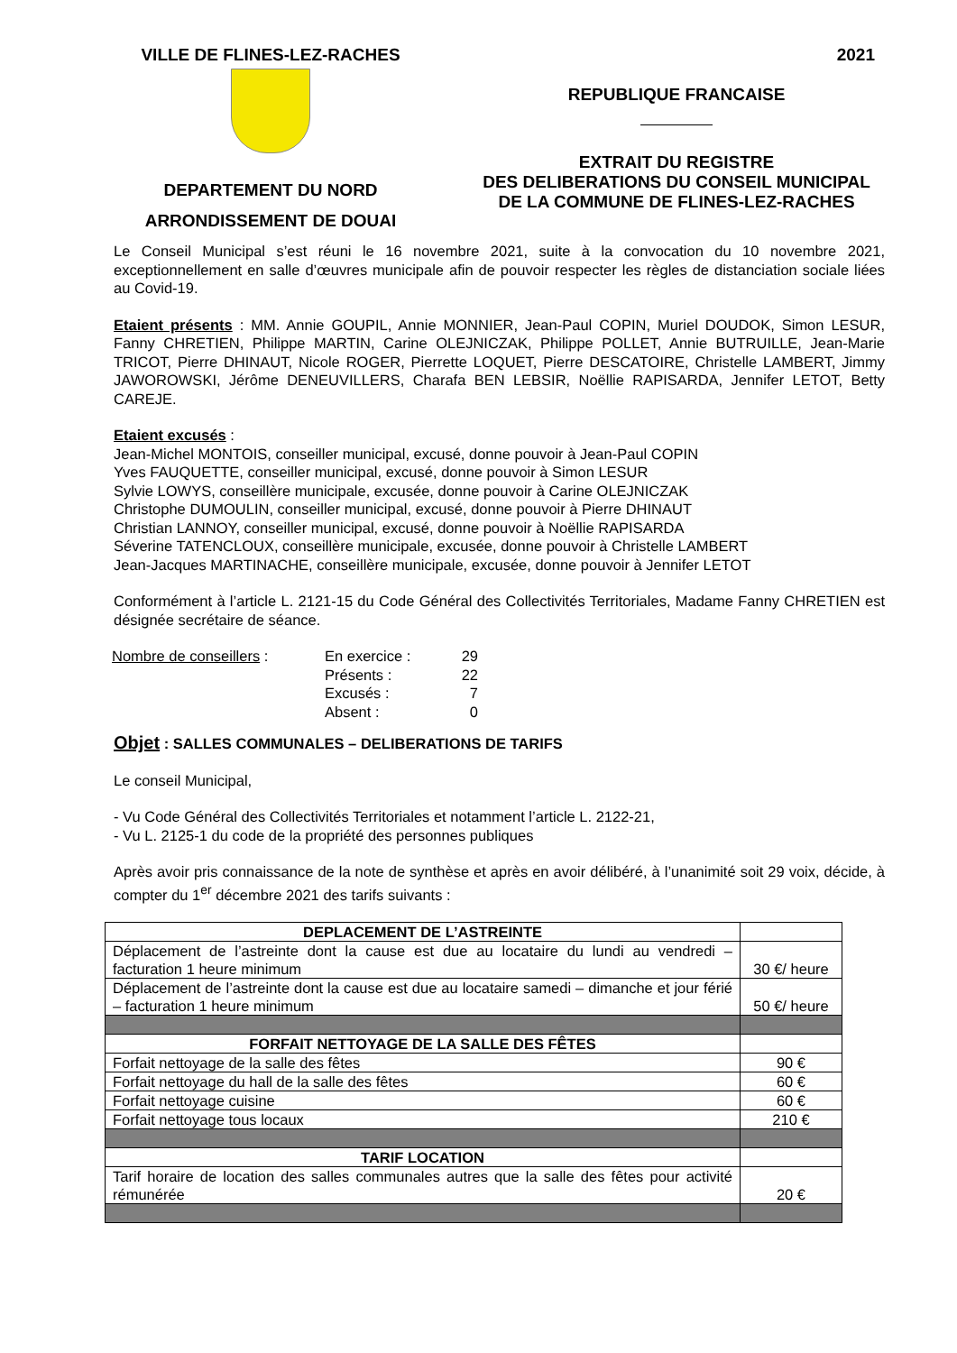VILLE DE FLINES-LEZ-RACHES
DEPARTEMENT DU NORD
ARRONDISSEMENT DE DOUAI
2021
REPUBLIQUE FRANCAISE
EXTRAIT DU REGISTRE
DES DELIBERATIONS DU CONSEIL MUNICIPAL
DE LA COMMUNE DE FLINES-LEZ-RACHES
Le Conseil Municipal s’est réuni le 16 novembre 2021, suite à la convocation du 10 novembre 2021, exceptionnellement en salle d’œuvres municipale afin de pouvoir respecter les règles de distanciation sociale liées au Covid-19.
Etaient présents : MM. Annie GOUPIL, Annie MONNIER, Jean-Paul COPIN, Muriel DOUDOK, Simon LESUR, Fanny CHRETIEN, Philippe MARTIN, Carine OLEJNICZAK, Philippe POLLET, Annie BUTRUILLE, Jean-Marie TRICOT, Pierre DHINAUT, Nicole ROGER, Pierrette LOQUET, Pierre DESCATOIRE, Christelle LAMBERT, Jimmy JAWOROWSKI, Jérôme DENEUVILLERS, Charafa BEN LEBSIR, Noëllie RAPISARDA, Jennifer LETOT, Betty CAREJE.
Etaient excusés :
Jean-Michel MONTOIS, conseiller municipal, excusé, donne pouvoir à Jean-Paul COPIN
Yves FAUQUETTE, conseiller municipal, excusé, donne pouvoir à Simon LESUR
Sylvie LOWYS, conseillère municipale, excusée, donne pouvoir à Carine OLEJNICZAK
Christophe DUMOULIN, conseiller municipal, excusé, donne pouvoir à Pierre DHINAUT
Christian LANNOY, conseiller municipal, excusé, donne pouvoir à Noëllie RAPISARDA
Séverine TATENCLOUX, conseillère municipale, excusée, donne pouvoir à Christelle LAMBERT
Jean-Jacques MARTINACHE, conseillère municipale, excusée, donne pouvoir à Jennifer LETOT
Conformément à l’article L. 2121-15 du Code Général des Collectivités Territoriales, Madame Fanny CHRETIEN est désignée secrétaire de séance.
| Nombre de conseillers : | En exercice : | 29 |
| | Présents : | 22 |
| | Excusés : | 7 |
| | Absent : | 0 |
Objet : SALLES COMMUNALES – DELIBERATIONS DE TARIFS
Le conseil Municipal,
- Vu Code Général des Collectivités Territoriales et notamment l’article L. 2122-21,
- Vu L. 2125-1 du code de la propriété des personnes publiques
Après avoir pris connaissance de la note de synthèse et après en avoir délibéré, à l’unanimité soit 29 voix, décide, à compter du 1<sup>er</sup> décembre 2021 des tarifs suivants :
| DEPLACEMENT DE L’ASTREINTE | |
| Déplacement de l’astreinte dont la cause est due au locataire du lundi au vendredi – facturation 1 heure minimum | 30 €/ heure |
| Déplacement de l’astreinte dont la cause est due au locataire samedi – dimanche et jour férié – facturation 1 heure minimum | 50 €/ heure |
| FORFAIT NETTOYAGE DE LA SALLE DES FÊTES | |
| Forfait nettoyage de la salle des fêtes | 90 € |
| Forfait nettoyage du hall de la salle des fêtes | 60 € |
| Forfait nettoyage cuisine | 60 € |
| Forfait nettoyage tous locaux | 210 € |
| TARIF LOCATION | |
| Tarif horaire de location des salles communales autres que la salle des fêtes pour activité rémunérée | 20 € |